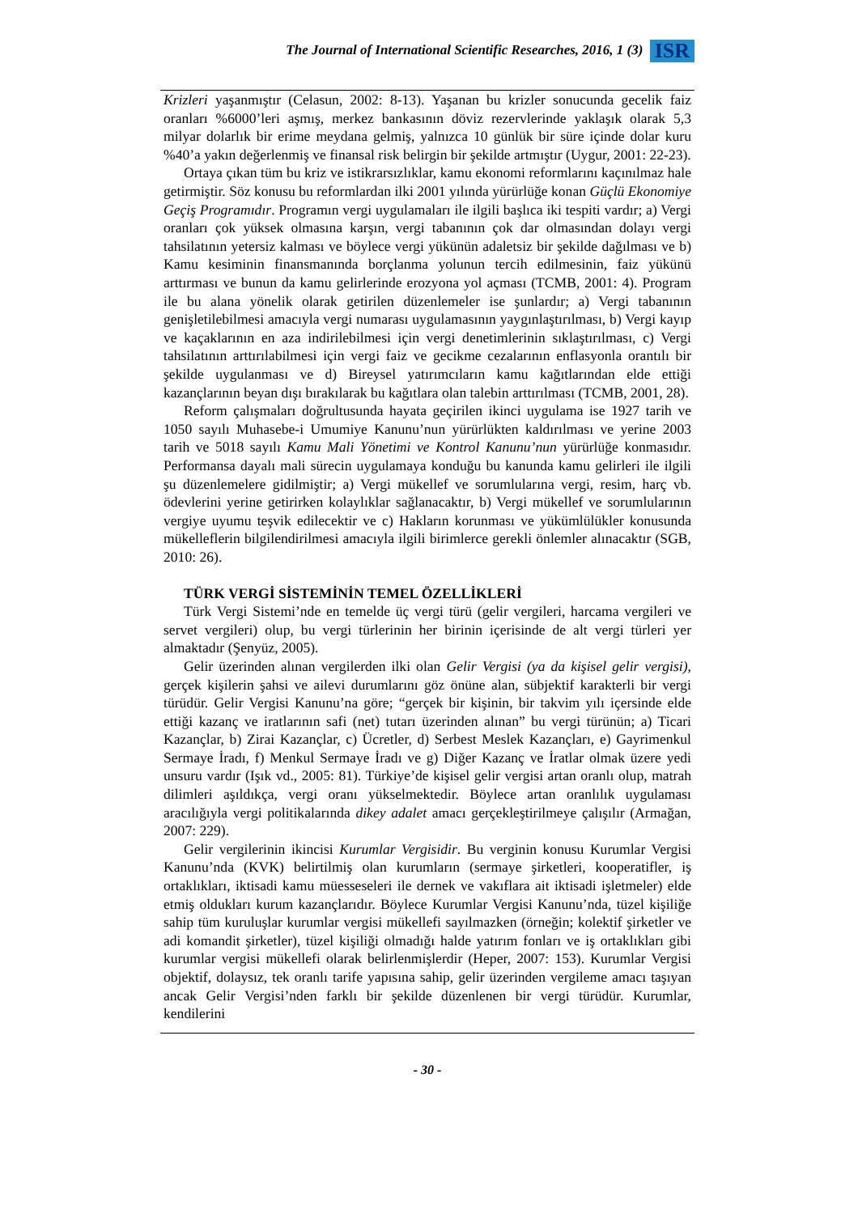The Journal of International Scientific Researches, 2016, 1 (3) ISR
Krizleri yaşanmıştır (Celasun, 2002: 8-13). Yaşanan bu krizler sonucunda gecelik faiz oranları %6000’leri aşmış, merkez bankasının döviz rezervlerinde yaklaşık olarak 5,3 milyar dolarlık bir erime meydana gelmiş, yalnızca 10 günlük bir süre içinde dolar kuru %40’a yakın değerlenmiş ve finansal risk belirgin bir şekilde artmıştır (Uygur, 2001: 22-23).
Ortaya çıkan tüm bu kriz ve istikrarsızlıklar, kamu ekonomi reformlarını kaçınılmaz hale getirmiştir. Söz konusu bu reformlardan ilki 2001 yılında yürürlüğe konan Güçlü Ekonomiye Geçiş Programıdır. Programın vergi uygulamaları ile ilgili başlıca iki tespiti vardır; a) Vergi oranları çok yüksek olmasına karşın, vergi tabanının çok dar olmasından dolayı vergi tahsilatının yetersiz kalması ve böylece vergi yükünün adaletsiz bir şekilde dağılması ve b) Kamu kesiminin finansmanında borçlanma yolunun tercih edilmesinin, faiz yükünü arttırması ve bunun da kamu gelirlerinde erozyona yol açması (TCMB, 2001: 4). Program ile bu alana yönelik olarak getirilen düzenlemeler ise şunlardır; a) Vergi tabanının genişletilebilmesi amacıyla vergi numarası uygulamasının yaygınlaştırılması, b) Vergi kayıp ve kaçaklarının en aza indirilebilmesi için vergi denetimlerinin sıklaştırılması, c) Vergi tahsilatının arttırılabilmesi için vergi faiz ve gecikme cezalarının enflasyonla orantılı bir şekilde uygulanması ve d) Bireysel yatırımcıların kamu kağıtlarından elde ettiği kazançlarının beyan dışı bırakılarak bu kağıtlara olan talebin arttırılması (TCMB, 2001, 28).
Reform çalışmaları doğrultusunda hayata geçirilen ikinci uygulama ise 1927 tarih ve 1050 sayılı Muhasebe-i Umumiye Kanunu’nun yürürlükten kaldırılması ve yerine 2003 tarih ve 5018 sayılı Kamu Mali Yönetimi ve Kontrol Kanunu’nun yürürlüğe konmasıdır. Performansa dayalı mali sürecin uygulamaya konduğu bu kanunda kamu gelirleri ile ilgili şu düzenlemelere gidilmiştir; a) Vergi mükellef ve sorumlularına vergi, resim, harç vb. ödevlerini yerine getirirken kolaylıklar sağlanacaktır, b) Vergi mükellef ve sorumlularının vergiye uyumu teşvik edilecektir ve c) Hakların korunması ve yükümlülükler konusunda mükelleflerin bilgilendirilmesi amacıyla ilgili birimlerce gerekli önlemler alınacaktır (SGB, 2010: 26).
TÜRK VERGİ SİSTEMİNİN TEMEL ÖZELLİKLERİ
Türk Vergi Sistemi’nde en temelde üç vergi türü (gelir vergileri, harcama vergileri ve servet vergileri) olup, bu vergi türlerinin her birinin içerisinde de alt vergi türleri yer almaktadır (Şenyüz, 2005).
Gelir üzerinden alınan vergilerden ilki olan Gelir Vergisi (ya da kişisel gelir vergisi), gerçek kişilerin şahsi ve ailevi durumlarını göz önüne alan, sübjektif karakterli bir vergi türüdür. Gelir Vergisi Kanunu’na göre; “gerçek bir kişinin, bir takvim yılı içersinde elde ettiği kazanç ve iratlarının safi (net) tutarı üzerinden alınan” bu vergi türünün; a) Ticari Kazançlar, b) Zirai Kazançlar, c) Ücretler, d) Serbest Meslek Kazançları, e) Gayrimenkul Sermaye İradı, f) Menkul Sermaye İradı ve g) Diğer Kazanç ve İratlar olmak üzere yedi unsuru vardır (Işık vd., 2005: 81). Türkiye’de kişisel gelir vergisi artan oranlı olup, matrah dilimleri aşıldıkça, vergi oranı yükselmektedir. Böylece artan oranlılık uygulaması aracılığıyla vergi politikalarında dikey adalet amacı gerçekleştirilmeye çalışılır (Armağan, 2007: 229).
Gelir vergilerinin ikincisi Kurumlar Vergisidir. Bu verginin konusu Kurumlar Vergisi Kanunu’nda (KVK) belirtilmiş olan kurumların (sermaye şirketleri, kooperatifler, iş ortaklıkları, iktisadi kamu müesseseleri ile dernek ve vakıflara ait iktisadi işletmeler) elde etmiş oldukları kurum kazançlarıdır. Böylece Kurumlar Vergisi Kanunu’nda, tüzel kişiliğe sahip tüm kuruluşlar kurumlar vergisi mükellefi sayılmazken (örneğin; kolektif şirketler ve adi komandit şirketler), tüzel kişiliği olmadığı halde yatırım fonları ve iş ortaklıkları gibi kurumlar vergisi mükellefi olarak belirlenmişlerdir (Heper, 2007: 153). Kurumlar Vergisi objektif, dolaysız, tek oranlı tarife yapısına sahip, gelir üzerinden vergileme amacı taşıyan ancak Gelir Vergisi’nden farklı bir şekilde düzenlenen bir vergi türüdür. Kurumlar, kendilerini
- 30 -